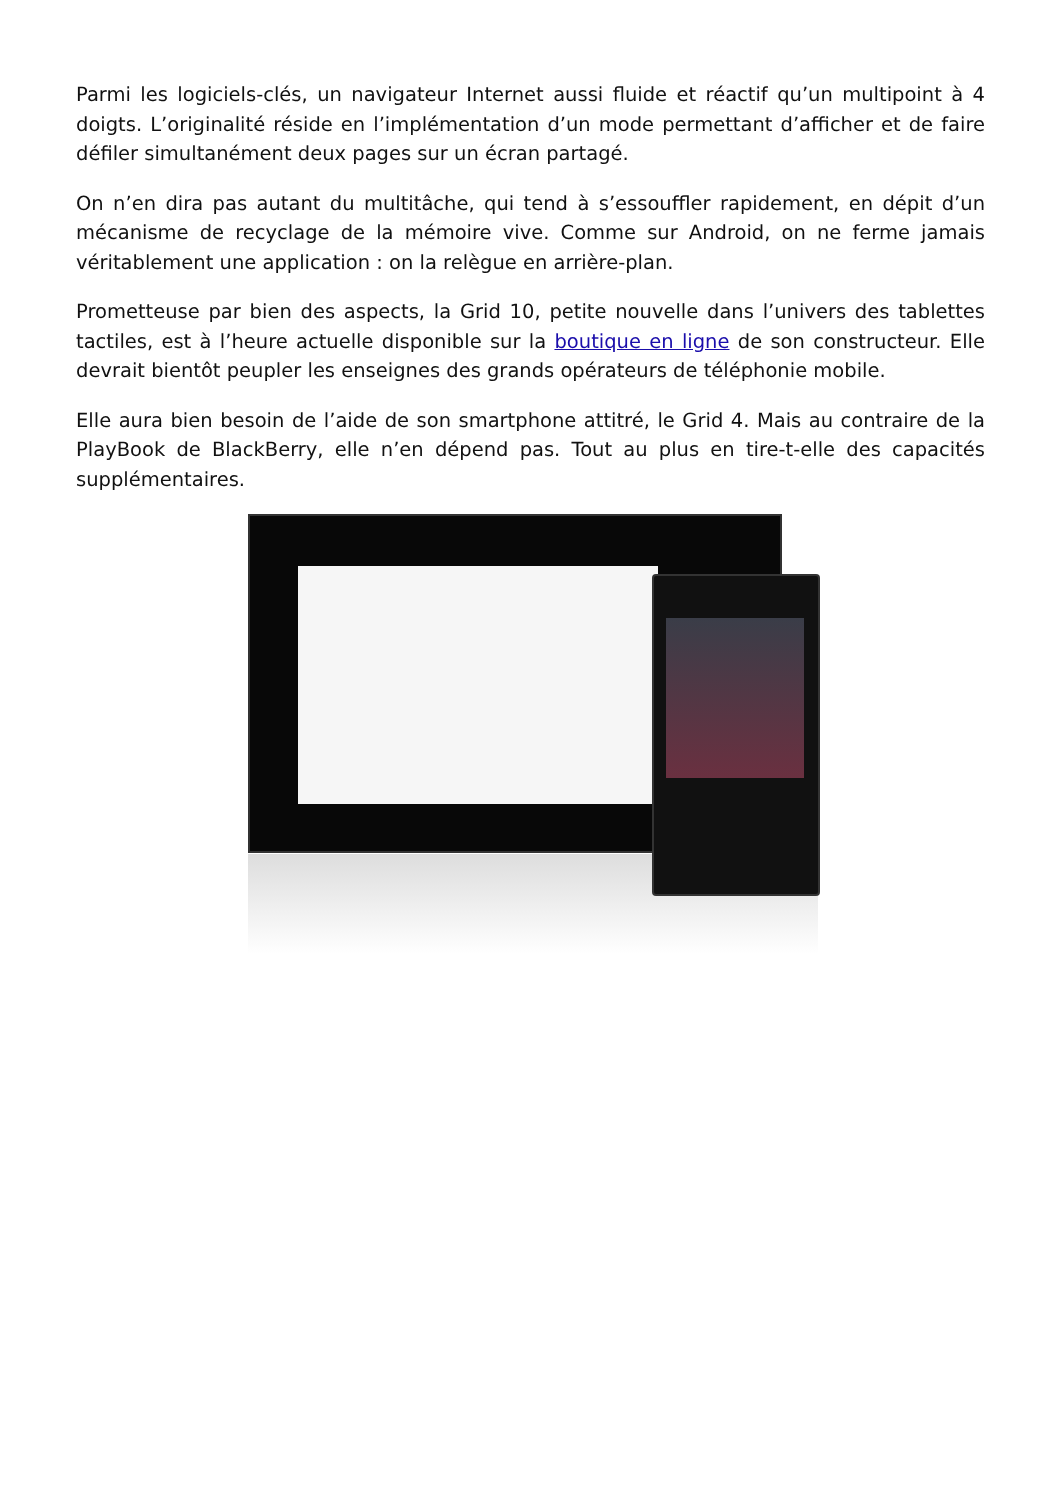Parmi les logiciels-clés, un navigateur Internet aussi fluide et réactif qu’un multipoint à 4 doigts. L’originalité réside en l’implémentation d’un mode permettant d’afficher et de faire défiler simultanément deux pages sur un écran partagé.
On n’en dira pas autant du multitâche, qui tend à s’essouffler rapidement, en dépit d’un mécanisme de recyclage de la mémoire vive. Comme sur Android, on ne ferme jamais véritablement une application : on la relègue en arrière-plan.
Prometteuse par bien des aspects, la Grid 10, petite nouvelle dans l’univers des tablettes tactiles, est à l’heure actuelle disponible sur la boutique en ligne de son constructeur. Elle devrait bientôt peupler les enseignes des grands opérateurs de téléphonie mobile.
Elle aura bien besoin de l’aide de son smartphone attitré, le Grid 4. Mais au contraire de la PlayBook de BlackBerry, elle n’en dépend pas. Tout au plus en tire-t-elle des capacités supplémentaires.